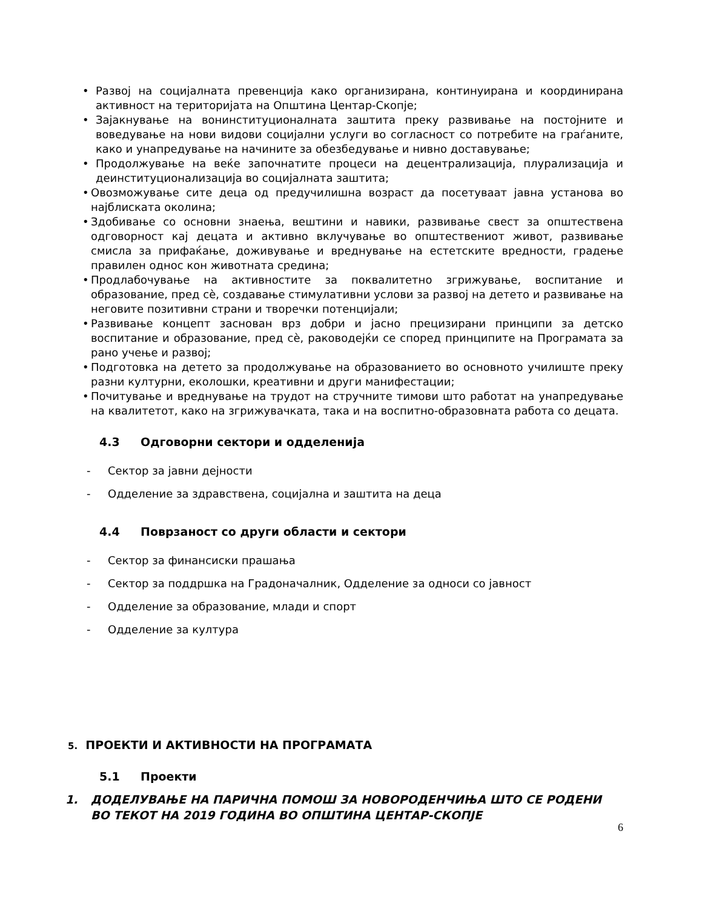• Развој на социјалната превенција како организирана, континуирана и координирана активност на територијата на Општина Центар-Скопје;
• Зајакнување на вонинституционалната заштита преку развивање на постојните и воведување на нови видови социјални услуги во согласност со потребите на граѓаните, како и унапредување на начините за обезбедување и нивно доставување;
• Продолжување на веќе започнатите процеси на децентрализација, плурализација и деинституционализација во социјалната заштита;
• Овозможување сите деца од предучилишна возраст да посетуваат јавна установа во најблиската околина;
• Здобивање со основни знаења, вештини и навики, развивање свест за општествена одговорност кај децата и активно вклучување во општествениот живот, развивање смисла за прифаќање, доживување и вреднување на естетските вредности, градење правилен однос кон животната средина;
• Продлабочување на активностите за поквалитетно згрижување, воспитание и образование, пред сè, создавање стимулативни услови за развој на детето и развивање на неговите позитивни страни и творечки потенцијали;
• Развивање концепт заснован врз добри и јасно прецизирани принципи за детско воспитание и образование, пред сè, раководејќи се според принципите на Програмата за рано учење и развој;
• Подготовка на детето за продолжување на образованието во основното училиште преку разни културни, еколошки, креативни и други манифестации;
• Почитување и вреднување на трудот на стручните тимови што работат на унапредување на квалитетот, како на згрижувачката, така и на воспитно-образовната работа со децата.
4.3 Одговорни сектори и одделенија
- Сектор за јавни дејности
- Одделение за здравствена, социјална и заштита на деца
4.4 Поврзаност со други области и сектори
- Сектор за финансиски прашања
- Сектор за поддршка на Градоначалник, Одделение за односи со јавност
- Одделение за образование, млади и спорт
- Одделение за култура
5. ПРОЕКТИ И АКТИВНОСТИ НА ПРОГРАМАТА
5.1 Проекти
1. ДОДЕЛУВАЊЕ НА ПАРИЧНА ПОМОШ ЗА НОВОРОДЕНЧИЊА ШТО СЕ РОДЕНИ ВО ТЕКОТ НА 2019 ГОДИНА ВО ОПШТИНА ЦЕНТАР-СКОПЈЕ
6